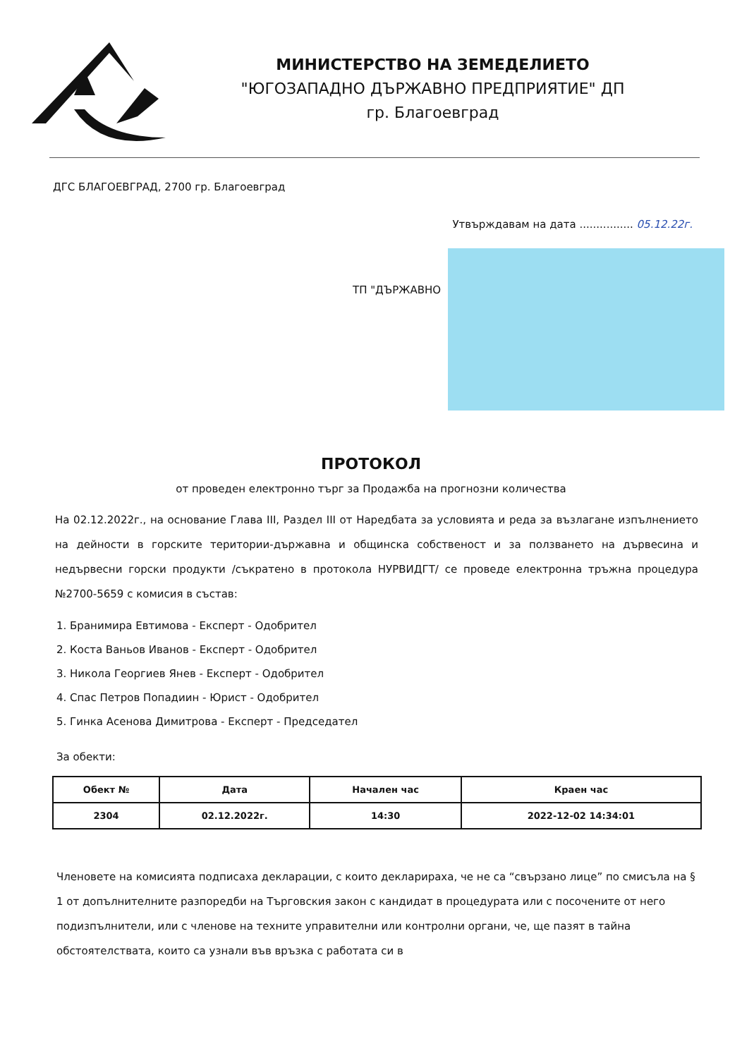МИНИСТЕРСТВО НА ЗЕМЕДЕЛИЕТО
"ЮГОЗАПАДНО ДЪРЖАВНО ПРЕДПРИЯТИЕ" ДП
гр. Благоевград
ДГС БЛАГОЕВГРАД, 2700 гр. Благоевград
Утвърждавам на дата ................ 05.12.22г.
ТП "ДЪРЖАВНО
ПРОТОКОЛ
от проведен електронно търг за Продажба на прогнозни количества
На 02.12.2022г., на основание Глава III, Раздел III от Наредбата за условията и реда за възлагане изпълнението на дейности в горските територии-държавна и общинска собственост и за ползването на дървесина и недървесни горски продукти /съкратено в протокола НУРВИДГТ/ се проведе електронна тръжна процедура №2700-5659 с комисия в състав:
1. Бранимира Евтимова - Експерт - Одобрител
2. Коста Ваньов Иванов - Експерт - Одобрител
3. Никола Георгиев Янев - Експерт - Одобрител
4. Спас Петров Попадиин - Юрист - Одобрител
5. Гинка Асенова Димитрова - Експерт - Председател
За обекти:
| Обект № | Дата | Начален час | Краен час |
| --- | --- | --- | --- |
| 2304 | 02.12.2022г. | 14:30 | 2022-12-02 14:34:01 |
Членовете на комисията подписаха декларации, с които декларираха, че не са “свързано лице” по смисъла на § 1 от допълнителните разпоредби на Търговския закон с кандидат в процедурата или с посочените от него подизпълнители, или с членове на техните управителни или контролни органи, че, ще пазят в тайна обстоятелствата, които са узнали във връзка с работата си в